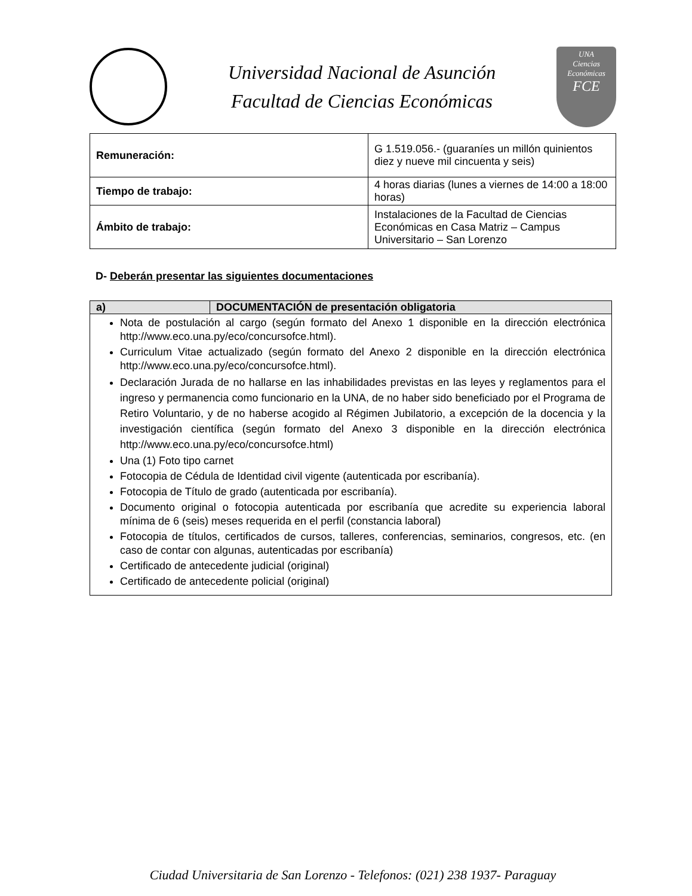Universidad Nacional de Asunción
Facultad de Ciencias Económicas
UNA
Ciencias
Económicas
FCE
| Remuneración: | G 1.519.056.- (guaraníes un millón quinientos diez y nueve mil cincuenta y seis) |
| Tiempo de trabajo: | 4 horas diarias (lunes a viernes de 14:00 a 18:00 horas) |
| Ámbito de trabajo: | Instalaciones de la Facultad de Ciencias Económicas en Casa Matriz – Campus Universitario – San Lorenzo |
D- Deberán presentar las siguientes documentaciones
| a) | DOCUMENTACIÓN de presentación obligatoria |
| --- | --- |
| Nota de postulación al cargo (según formato del Anexo 1 disponible en la dirección electrónica http://www.eco.una.py/eco/concursofce.html). Curriculum Vitae actualizado (según formato del Anexo 2 disponible en la dirección electrónica http://www.eco.una.py/eco/concursofce.html). Declaración Jurada de no hallarse en las inhabilidades previstas en las leyes y reglamentos para el ingreso y permanencia como funcionario en la UNA, de no haber sido beneficiado por el Programa de Retiro Voluntario, y de no haberse acogido al Régimen Jubilatorio, a excepción de la docencia y la investigación científica (según formato del Anexo 3 disponible en la dirección electrónica http://www.eco.una.py/eco/concursofce.html) Una (1) Foto tipo carnet Fotocopia de Cédula de Identidad civil vigente (autenticada por escribanía). Fotocopia de Título de grado (autenticada por escribanía). Documento original o fotocopia autenticada por escribanía que acredite su experiencia laboral mínima de 6 (seis) meses requerida en el perfil (constancia laboral) Fotocopia de títulos, certificados de cursos, talleres, conferencias, seminarios, congresos, etc. (en caso de contar con algunas, autenticadas por escribanía) Certificado de antecedente judicial (original) Certificado de antecedente policial (original) | |
Ciudad Universitaria de San Lorenzo - Telefonos: (021) 238 1937- Paraguay